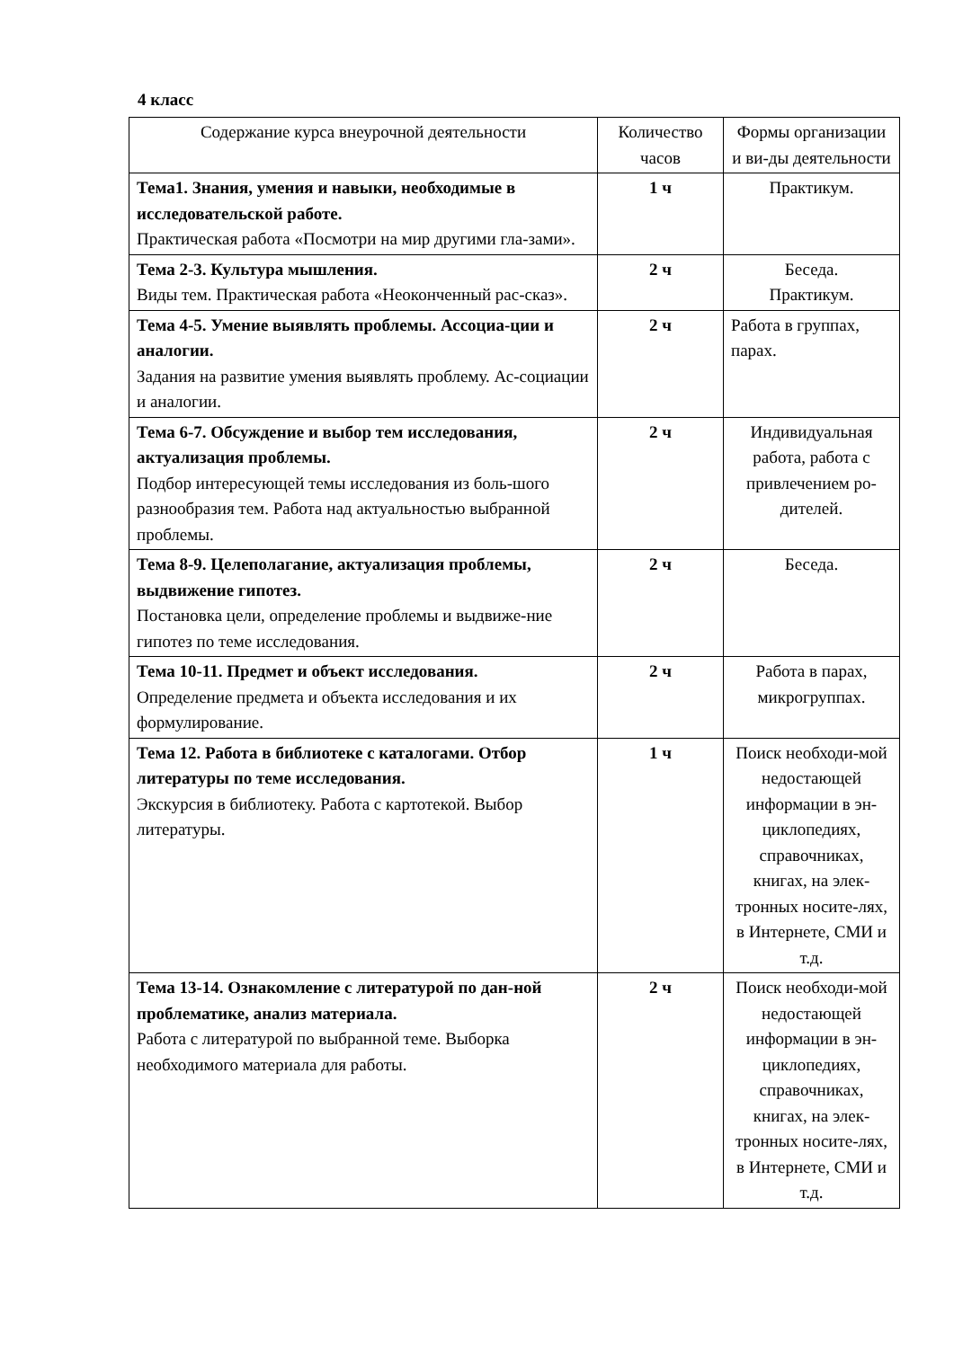4 класс
| Содержание курса внеурочной деятельности | Количество часов | Формы организации и ви-ды деятельности |
| --- | --- | --- |
| Тема1. Знания, умения и навыки, необходимые в исследовательской работе. Практическая работа «Посмотри на мир другими гла-зами». | 1 ч | Практикум. |
| Тема 2-3. Культура мышления. Виды тем. Практическая работа «Неоконченный рас-сказ». | 2 ч | Беседа. Практикум. |
| Тема 4-5. Умение выявлять проблемы. Ассоциа-ции и аналогии. Задания на развитие умения выявлять проблему. Ас-социации и аналогии. | 2 ч | Работа в группах, парах. |
| Тема 6-7. Обсуждение и выбор тем исследования, актуализация проблемы. Подбор интересующей темы исследования из боль-шого разнообразия тем. Работа над актуальностью выбранной проблемы. | 2 ч | Индивидуальная работа, работа с привлечением ро-дителей. |
| Тема 8-9. Целеполагание, актуализация проблемы, выдвижение гипотез. Постановка цели, определение проблемы и выдвиже-ние гипотез по теме исследования. | 2 ч | Беседа. |
| Тема 10-11. Предмет и объект исследования. Определение предмета и объекта исследования и их формулирование. | 2 ч | Работа в парах, микрогруппах. |
| Тема 12. Работа в библиотеке с каталогами. Отбор литературы по теме исследования. Экскурсия в библиотеку. Работа с картотекой. Выбор литературы. | 1 ч | Поиск необходи-мой недостающей информации в эн-циклопедиях, справочниках, книгах, на элек-тронных носите-лях, в Интернете, СМИ и т.д. |
| Тема 13-14. Ознакомление с литературой по дан-ной проблематике, анализ материала. Работа с литературой по выбранной теме. Выборка необходимого материала для работы. | 2 ч | Поиск необходи-мой недостающей информации в эн-циклопедиях, справочниках, книгах, на элек-тронных носите-лях, в Интернете, СМИ и т.д. |